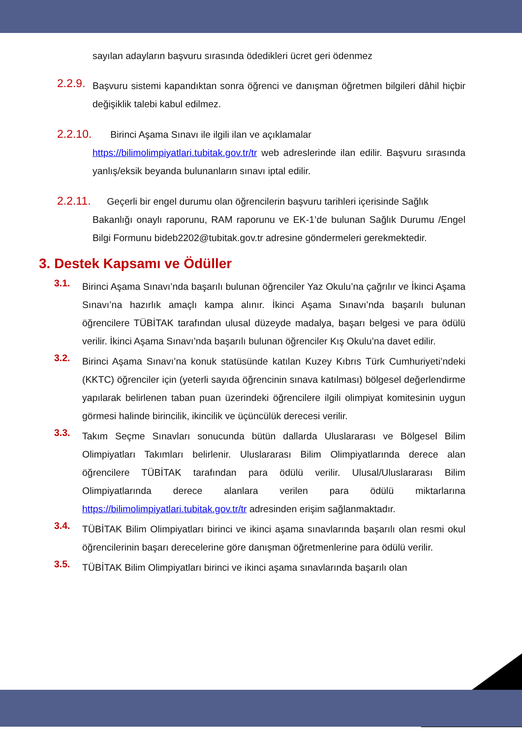sayılan adayların başvuru sırasında ödedikleri ücret geri ödenmez
2.2.9.
Başvuru sistemi kapandıktan sonra öğrenci ve danışman öğretmen bilgileri dâhil hiçbir değişiklik talebi kabul edilmez.
2.2.10. Birinci Aşama Sınavı ile ilgili ilan ve açıklamalar
https://bilimolimpiyatlari.tubitak.gov.tr/tr web adreslerinde ilan edilir. Başvuru sırasında yanlış/eksik beyanda bulunanların sınavı iptal edilir.
2.2.11. Geçerli bir engel durumu olan öğrencilerin başvuru tarihleri içerisinde Sağlık
Bakanlığı onaylı raporunu, RAM raporunu ve EK-1’de bulunan Sağlık Durumu /Engel Bilgi Formunu bideb2202@tubitak.gov.tr adresine göndermeleri gerekmektedir.
3. Destek Kapsamı ve Ödüller
3.1.
Birinci Aşama Sınavı’nda başarılı bulunan öğrenciler Yaz Okulu’na çağrılır ve İkinci Aşama Sınavı’na hazırlık amaçlı kampa alınır. İkinci Aşama Sınavı’nda başarılı bulunan öğrencilere TÜBİTAK tarafından ulusal düzeyde madalya, başarı belgesi ve para ödülü verilir. İkinci Aşama Sınavı’nda başarılı bulunan öğrenciler Kış Okulu’na davet edilir.
3.2.
Birinci Aşama Sınavı’na konuk statüsünde katılan Kuzey Kıbrıs Türk Cumhuriyeti’ndeki (KKTC) öğrenciler için (yeterli sayıda öğrencinin sınava katılması) bölgesel değerlendirme yapılarak belirlenen taban puan üzerindeki öğrencilere ilgili olimpiyat komitesinin uygun görmesi halinde birincilik, ikincilik ve üçüncülük derecesi verilir.
3.3.
Takım Seçme Sınavları sonucunda bütün dallarda Uluslararası ve Bölgesel Bilim Olimpiyatları Takımları belirlenir. Uluslararası Bilim Olimpiyatlarında derece alan öğrencilere TÜBİTAK tarafından para ödülü verilir. Ulusal/Uluslararası Bilim Olimpiyatlarında derece alanlara verilen para ödülü miktarlarına https://bilimolimpiyatlari.tubitak.gov.tr/tr adresinden erişim sağlanmaktadır.
3.4.
TÜBİTAK Bilim Olimpiyatları birinci ve ikinci aşama sınavlarında başarılı olan resmi okul öğrencilerinin başarı derecelerine göre danışman öğretmenlerine para ödülü verilir.
3.5.
TÜBİTAK Bilim Olimpiyatları birinci ve ikinci aşama sınavlarında başarılı olan